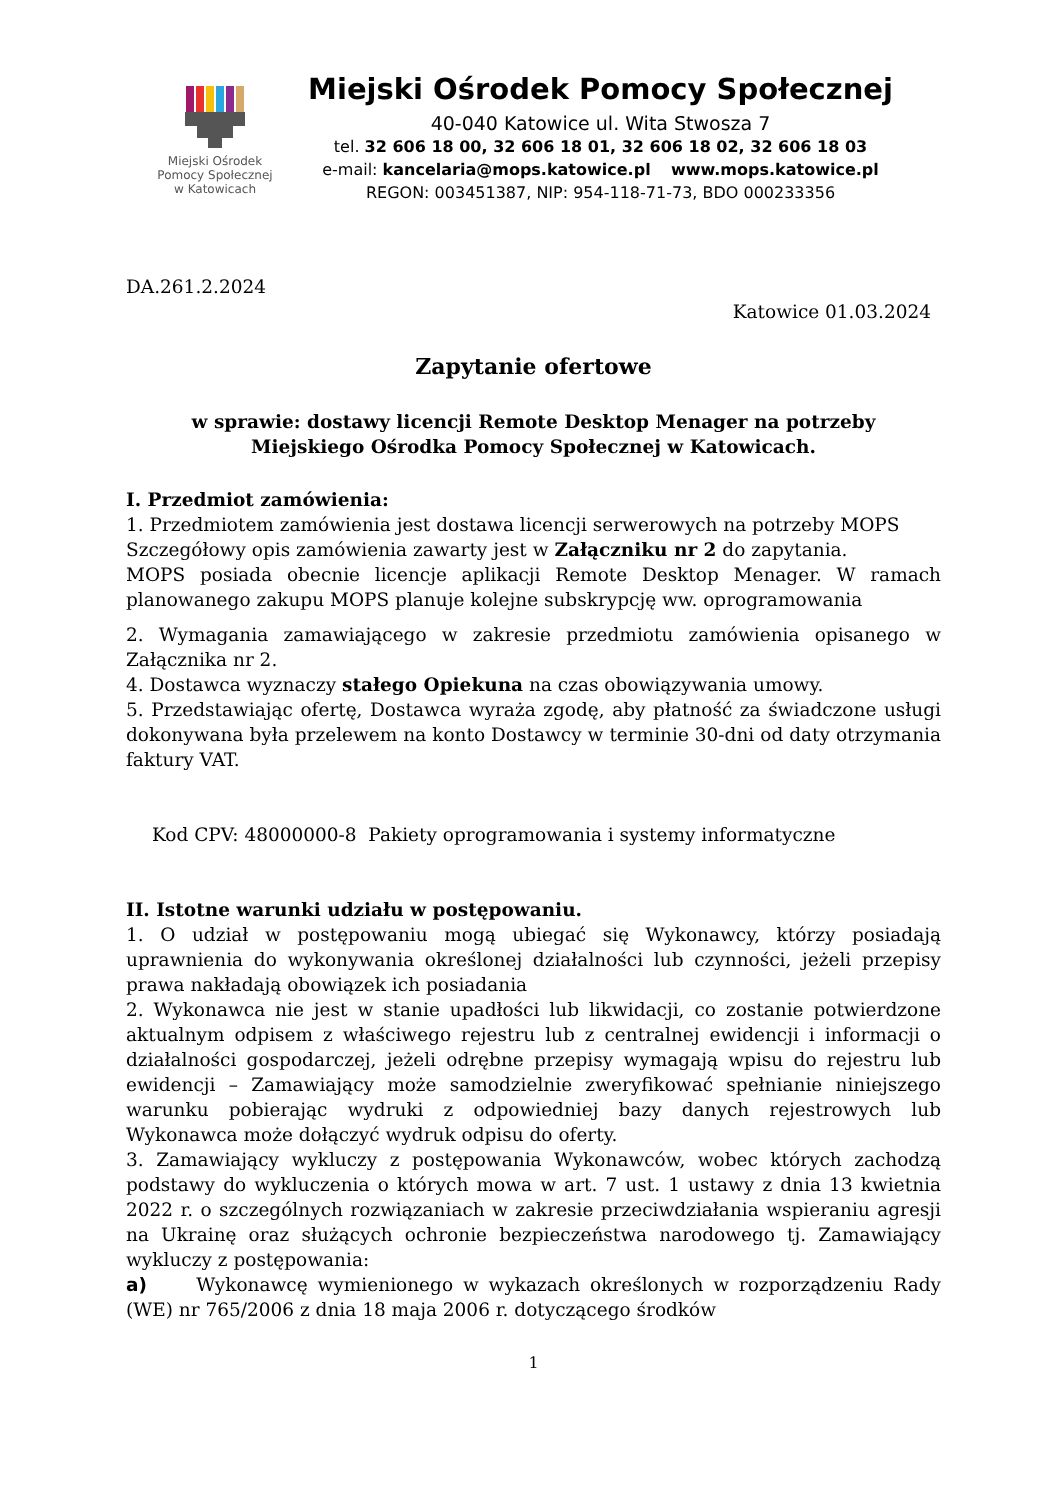Miejski Ośrodek
Pomocy Społecznej
w Katowicach
Miejski Ośrodek Pomocy Społecznej
40-040 Katowice ul. Wita Stwosza 7
tel. 32 606 18 00, 32 606 18 01, 32 606 18 02, 32 606 18 03
e-mail: kancelaria@mops.katowice.pl www.mops.katowice.pl
REGON: 003451387, NIP: 954-118-71-73, BDO 000233356
DA.261.2.2024
Katowice 01.03.2024
Zapytanie ofertowe
w sprawie: dostawy licencji Remote Desktop Menager na potrzeby
Miejskiego Ośrodka Pomocy Społecznej w Katowicach.
I. Przedmiot zamówienia:
1. Przedmiotem zamówienia jest dostawa licencji serwerowych na potrzeby MOPS
Szczegółowy opis zamówienia zawarty jest w Załączniku nr 2 do zapytania.
MOPS posiada obecnie licencje aplikacji Remote Desktop Menager. W ramach planowanego zakupu MOPS planuje kolejne subskrypcję ww. oprogramowania
2. Wymagania zamawiającego w zakresie przedmiotu zamówienia opisanego w Załącznika nr 2.
4. Dostawca wyznaczy stałego Opiekuna na czas obowiązywania umowy.
5. Przedstawiając ofertę, Dostawca wyraża zgodę, aby płatność za świadczone usługi dokonywana była przelewem na konto Dostawcy w terminie 30-dni od daty otrzymania faktury VAT.
Kod CPV: 48000000-8 Pakiety oprogramowania i systemy informatyczne
II. Istotne warunki udziału w postępowaniu.
1. O udział w postępowaniu mogą ubiegać się Wykonawcy, którzy posiadają uprawnienia do wykonywania określonej działalności lub czynności, jeżeli przepisy prawa nakładają obowiązek ich posiadania
2. Wykonawca nie jest w stanie upadłości lub likwidacji, co zostanie potwierdzone aktualnym odpisem z właściwego rejestru lub z centralnej ewidencji i informacji o działalności gospodarczej, jeżeli odrębne przepisy wymagają wpisu do rejestru lub ewidencji – Zamawiający może samodzielnie zweryfikować spełnianie niniejszego warunku pobierając wydruki z odpowiedniej bazy danych rejestrowych lub Wykonawca może dołączyć wydruk odpisu do oferty.
3. Zamawiający wykluczy z postępowania Wykonawców, wobec których zachodzą podstawy do wykluczenia o których mowa w art. 7 ust. 1 ustawy z dnia 13 kwietnia 2022 r. o szczególnych rozwiązaniach w zakresie przeciwdziałania wspieraniu agresji na Ukrainę oraz służących ochronie bezpieczeństwa narodowego tj. Zamawiający wykluczy z postępowania:
a) Wykonawcę wymienionego w wykazach określonych w rozporządzeniu Rady (WE) nr 765/2006 z dnia 18 maja 2006 r. dotyczącego środków
1